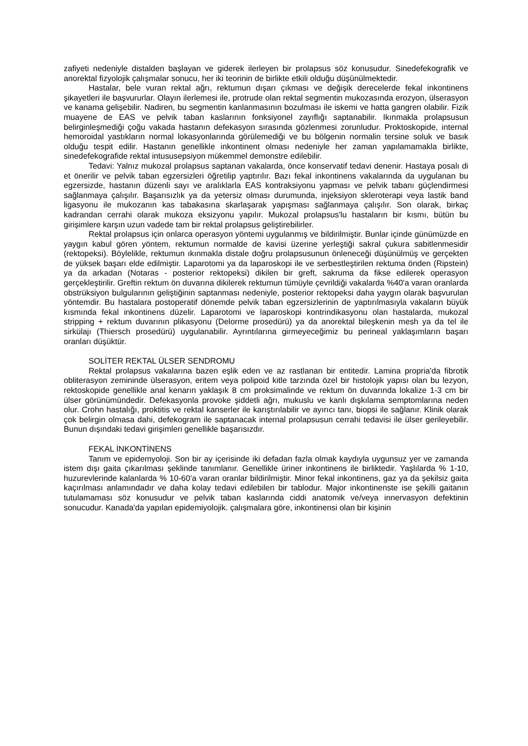zafiyeti nedeniyle distalden başlayan ve giderek ilerleyen bir prolapsus söz konusudur. Sinedefekografik ve anorektal fizyolojik çalışmalar sonucu, her iki teorinin de birlikte etkili olduğu düşünülmektedir.
Hastalar, bele vuran rektal ağrı, rektumun dışarı çıkması ve değişik derecelerde fekal inkontinens şikayetleri ile başvururlar. Olayın ilerlemesi ile, protrude olan rektal segmentin mukozasında erozyon, ülserasyon ve kanama gelişebilir. Nadiren, bu segmentin kanlanmasının bozulması ile iskemi ve hatta gangren olabilir. Fizik muayene de EAS ve pelvik taban kaslarının fonksiyonel zayıflığı saptanabilir. Ikınmakla prolapsusun belirginleşmediği çoğu vakada hastanın defekasyon sırasında gözlenmesi zorunludur. Proktoskopide, internal hemoroidal yastıkların normal lokasyonlarında görülemediği ve bu bölgenin normalin tersine soluk ve basık olduğu tespit edilir. Hastanın genellikle inkontinent olması nedeniyle her zaman yapılamamakla birlikte, sinedefekografide rektal intususepsiyon mükemmel demonstre edilebilir.
Tedavi: Yalnız mukozal prolapsus saptanan vakalarda, önce konservatif tedavi denenir. Hastaya posalı di et önerilir ve pelvik taban egzersizleri öğretilip yaptırılır. Bazı fekal inkontinens vakalarında da uygulanan bu egzersizde, hastanın düzenli sayı ve aralıklarla EAS kontraksiyonu yapması ve pelvik tabanı güçlendirmesi sağlanmaya çalışılır. Başarısızlık ya da yetersiz olması durumunda, injeksiyon skleroterapi veya lastik band ligasyonu ile mukozanın kas tabakasına skarlaşarak yapışması sağlanmaya çalışılır. Son olarak, birkaç kadrandan cerrahi olarak mukoza eksizyonu yapılır. Mukozal prolapsus'lu hastaların bir kısmı, bütün bu girişimlere karşın uzun vadede tam bir rektal prolapsus geliştirebilirler.
Rektal prolapsus için onlarca operasyon yöntemi uygulanmış ve bildirilmiştir. Bunlar içinde günümüzde en yaygın kabul gören yöntem, rektumun normalde de kavisi üzerine yerleştiği sakral çukura sabitlenmesidir (rektopeksi). Böylelikle, rektumun ıkınmakla distale doğru prolapsusunun önleneceği düşünülmüş ve gerçekten de yüksek başarı elde edilmiştir. Laparotomi ya da laparoskopi ile ve serbestleştirilen rektuma önden (Ripstein) ya da arkadan (Notaras - posterior rektopeksi) dikilen bir greft, sakruma da fikse edilerek operasyon gerçekleştirilir. Greftin rektum ön duvarına dikilerek rektumun tümüyle çevrildiği vakalarda %40'a varan oranlarda obstrüksiyon bulgularının geliştiğinin saptanması nedeniyle, posterior rektopeksi daha yaygın olarak başvurulan yöntemdir. Bu hastalara postoperatif dönemde pelvik taban egzersizlerinin de yaptırılmasıyla vakaların büyük kısmında fekal inkontinens düzelir. Laparotomi ve laparoskopi kontrindikasyonu olan hastalarda, mukozal stripping + rektum duvarının plikasyonu (Delorme prosedürü) ya da anorektal bileşkenin mesh ya da tel ile sirkülajı (Thiersch prosedürü) uygulanabilir. Ayrıntılarına girmeyeceğimiz bu perineal yaklaşımların başarı oranları düşüktür.
SOLİTER REKTAL ÜLSER SENDROMU
Rektal prolapsus vakalarına bazen eşlik eden ve az rastlanan bir entitedir. Lamina propria'da fibrotik obliterasyon zemininde ülserasyon, eritem veya polipoid kitle tarzında özel bir histolojik yapısı olan bu lezyon, rektoskopide genellikle anal kenarın yaklaşık 8 cm proksimalinde ve rektum ön duvarında lokalize 1-3 cm bir ülser görünümündedir. Defekasyonla provoke şiddetli ağrı, mukuslu ve kanlı dışkılama semptomlarına neden olur. Crohn hastalığı, proktitis ve rektal kanserler ile karıştırılabilir ve ayırıcı tanı, biopsi ile sağlanır. Klinik olarak çok belirgin olmasa dahi, defekogram ile saptanacak internal prolapsusun cerrahi tedavisi ile ülser gerileyebilir. Bunun dışındaki tedavi girişimleri genellikle başarısızdır.
FEKAL İNKONTİNENS
Tanım ve epidemyoloji. Son bir ay içerisinde iki defadan fazla olmak kaydıyla uygunsuz yer ve zamanda istem dışı gaita çıkarılması şeklinde tanımlanır. Genellikle üriner inkontinens ile birliktedir. Yaşlılarda % 1-10, huzurevlerinde kalanlarda % 10-60’a varan oranlar bildirilmiştir. Minor fekal inkontinens, gaz ya da şekilsiz gaita kaçırılması anlamındadır ve daha kolay tedavi edilebilen bir tablodur. Major inkontinenste ise şekilli gaitanın tutulamaması söz konusudur ve pelvik taban kaslarında ciddi anatomik ve/veya innervasyon defektinin sonucudur. Kanada'da yapılan epidemiyolojik. çalışmalara göre, inkontinensi olan bir kişinin